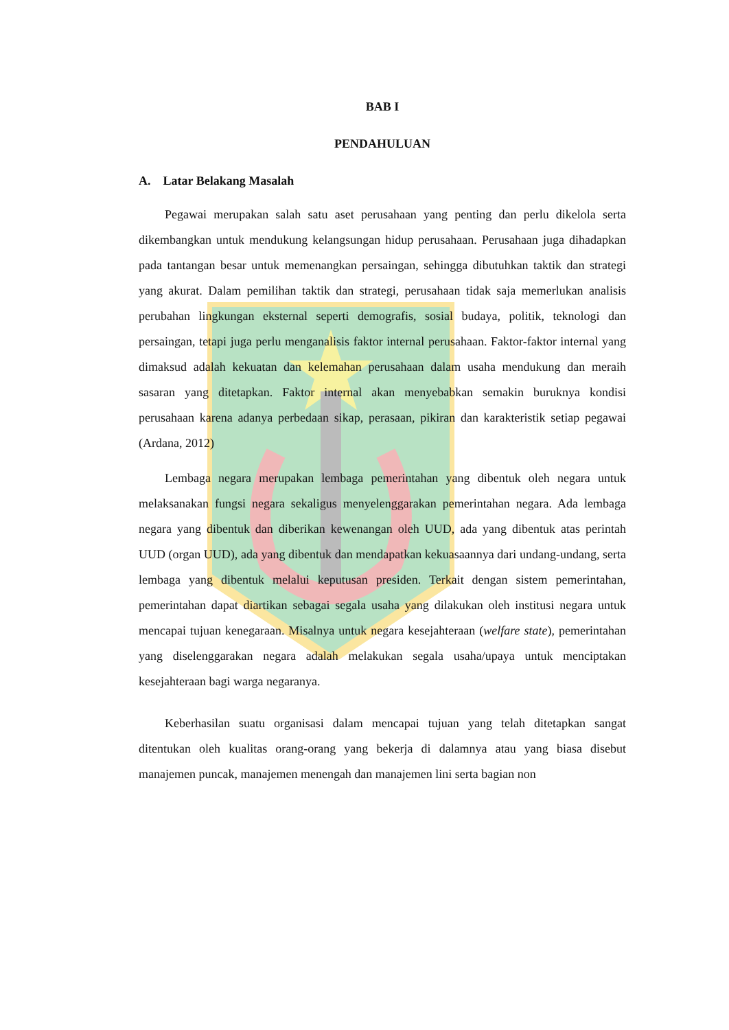BAB I
PENDAHULUAN
A. Latar Belakang Masalah
Pegawai merupakan salah satu aset perusahaan yang penting dan perlu dikelola serta dikembangkan untuk mendukung kelangsungan hidup perusahaan. Perusahaan juga dihadapkan pada tantangan besar untuk memenangkan persaingan, sehingga dibutuhkan taktik dan strategi yang akurat. Dalam pemilihan taktik dan strategi, perusahaan tidak saja memerlukan analisis perubahan lingkungan eksternal seperti demografis, sosial budaya, politik, teknologi dan persaingan, tetapi juga perlu menganalisis faktor internal perusahaan. Faktor-faktor internal yang dimaksud adalah kekuatan dan kelemahan perusahaan dalam usaha mendukung dan meraih sasaran yang ditetapkan. Faktor internal akan menyebabkan semakin buruknya kondisi perusahaan karena adanya perbedaan sikap, perasaan, pikiran dan karakteristik setiap pegawai (Ardana, 2012)
Lembaga negara merupakan lembaga pemerintahan yang dibentuk oleh negara untuk melaksanakan fungsi negara sekaligus menyelenggarakan pemerintahan negara. Ada lembaga negara yang dibentuk dan diberikan kewenangan oleh UUD, ada yang dibentuk atas perintah UUD (organ UUD), ada yang dibentuk dan mendapatkan kekuasaannya dari undang-undang, serta lembaga yang dibentuk melalui keputusan presiden. Terkait dengan sistem pemerintahan, pemerintahan dapat diartikan sebagai segala usaha yang dilakukan oleh institusi negara untuk mencapai tujuan kenegaraan. Misalnya untuk negara kesejahteraan (welfare state), pemerintahan yang diselenggarakan negara adalah melakukan segala usaha/upaya untuk menciptakan kesejahteraan bagi warga negaranya.
Keberhasilan suatu organisasi dalam mencapai tujuan yang telah ditetapkan sangat ditentukan oleh kualitas orang-orang yang bekerja di dalamnya atau yang biasa disebut manajemen puncak, manajemen menengah dan manajemen lini serta bagian non